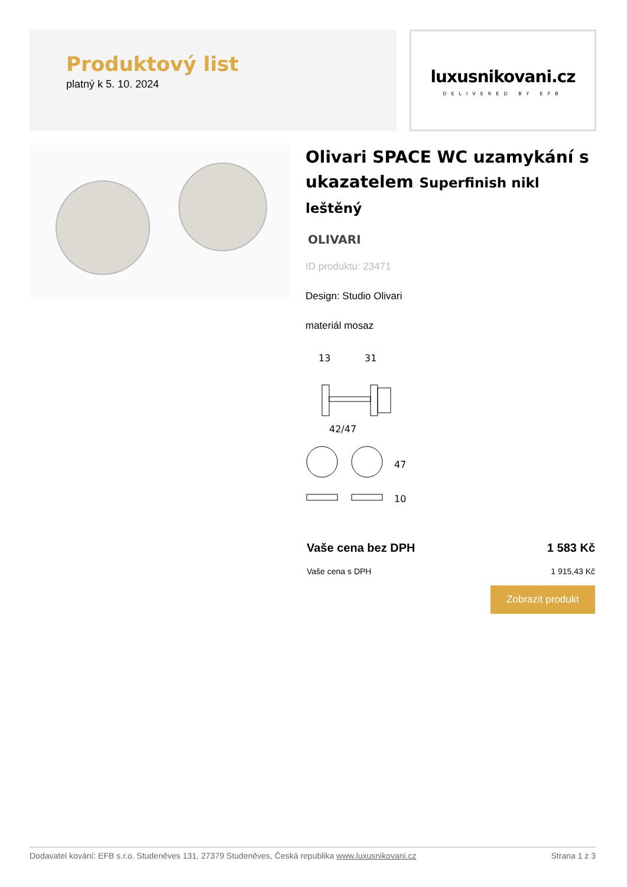Produktový list
platný k 5. 10. 2024
luxusnikovani.cz
DELIVERED BY EFB
Olivari SPACE WC uzamykání s ukazatelem Superfinish nikl leštěný
OLIVARI
ID produktu: 23471
Design: Studio Olivari
materiál mosaz
13
31
42/47
47
10
Vaše cena bez DPH 1 583 Kč
Vaše cena s DPH 1 915,43 Kč
Zobrazit produkt
Dodavatel kování: EFB s.r.o. Studeněves 131, 27379 Studeněves, Česká republika www.luxusnikovani.cz Strana 1 z 3